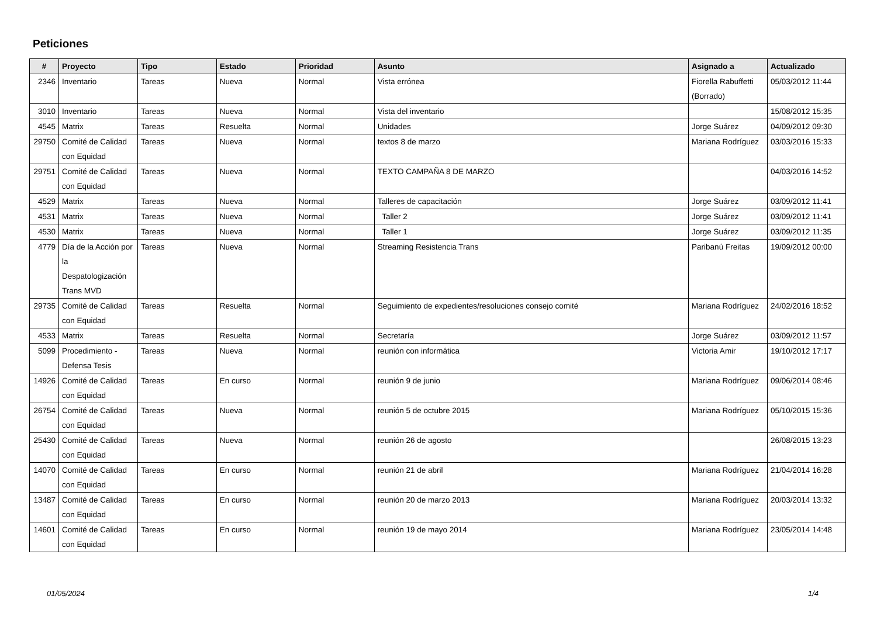Peticiones
| # | Proyecto | Tipo | Estado | Prioridad | Asunto | Asignado a | Actualizado |
| --- | --- | --- | --- | --- | --- | --- | --- |
| 2346 | Inventario | Tareas | Nueva | Normal | Vista errónea | Fiorella Rabuffetti (Borrado) | 05/03/2012 11:44 |
| 3010 | Inventario | Tareas | Nueva | Normal | Vista del inventario | | 15/08/2012 15:35 |
| 4545 | Matrix | Tareas | Resuelta | Normal | Unidades | Jorge Suárez | 04/09/2012 09:30 |
| 29750 | Comité de Calidad con Equidad | Tareas | Nueva | Normal | textos 8 de marzo | Mariana Rodríguez | 03/03/2016 15:33 |
| 29751 | Comité de Calidad con Equidad | Tareas | Nueva | Normal | TEXTO CAMPAÑA 8 DE MARZO | | 04/03/2016 14:52 |
| 4529 | Matrix | Tareas | Nueva | Normal | Talleres de capacitación | Jorge Suárez | 03/09/2012 11:41 |
| 4531 | Matrix | Tareas | Nueva | Normal | Taller 2 | Jorge Suárez | 03/09/2012 11:41 |
| 4530 | Matrix | Tareas | Nueva | Normal | Taller 1 | Jorge Suárez | 03/09/2012 11:35 |
| 4779 | Día de la Acción por la Despatologización Trans MVD | Tareas | Nueva | Normal | Streaming Resistencia Trans | Paribanú Freitas | 19/09/2012 00:00 |
| 29735 | Comité de Calidad con Equidad | Tareas | Resuelta | Normal | Seguimiento de expedientes/resoluciones consejo comité | Mariana Rodríguez | 24/02/2016 18:52 |
| 4533 | Matrix | Tareas | Resuelta | Normal | Secretaría | Jorge Suárez | 03/09/2012 11:57 |
| 5099 | Procedimiento - Defensa Tesis | Tareas | Nueva | Normal | reunión con informática | Victoria Amir | 19/10/2012 17:17 |
| 14926 | Comité de Calidad con Equidad | Tareas | En curso | Normal | reunión 9 de junio | Mariana Rodríguez | 09/06/2014 08:46 |
| 26754 | Comité de Calidad con Equidad | Tareas | Nueva | Normal | reunión 5 de octubre 2015 | Mariana Rodríguez | 05/10/2015 15:36 |
| 25430 | Comité de Calidad con Equidad | Tareas | Nueva | Normal | reunión 26 de agosto | | 26/08/2015 13:23 |
| 14070 | Comité de Calidad con Equidad | Tareas | En curso | Normal | reunión 21 de abril | Mariana Rodríguez | 21/04/2014 16:28 |
| 13487 | Comité de Calidad con Equidad | Tareas | En curso | Normal | reunión 20 de marzo 2013 | Mariana Rodríguez | 20/03/2014 13:32 |
| 14601 | Comité de Calidad con Equidad | Tareas | En curso | Normal | reunión 19 de mayo 2014 | Mariana Rodríguez | 23/05/2014 14:48 |
01/05/2024 1/4